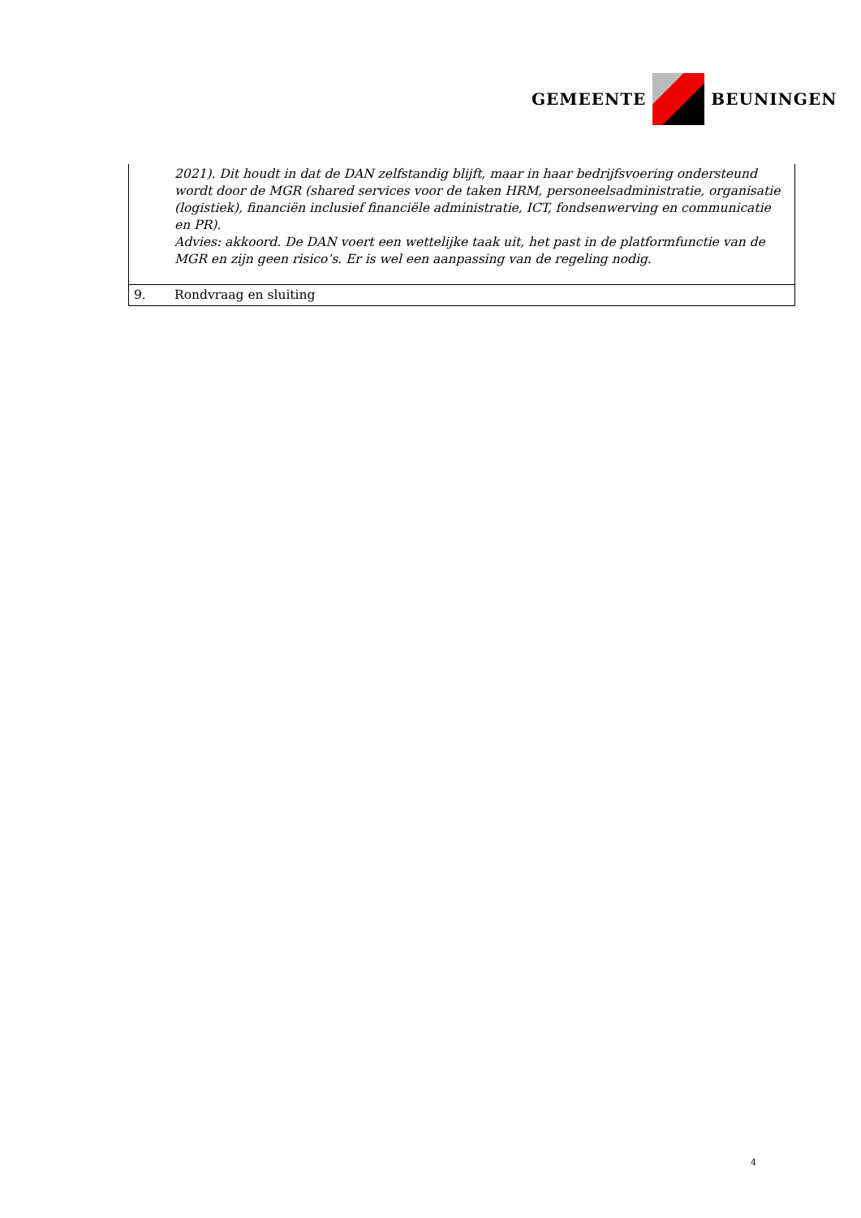GEMEENTE BEUNINGEN
| | 2021). Dit houdt in dat de DAN zelfstandig blijft, maar in haar bedrijfsvoering ondersteund wordt door de MGR (shared services voor de taken HRM, personeelsadministratie, organisatie (logistiek), financiën inclusief financiële administratie, ICT, fondsenwerving en communicatie en PR). Advies: akkoord. De DAN voert een wettelijke taak uit, het past in de platformfunctie van de MGR en zijn geen risico’s. Er is wel een aanpassing van de regeling nodig. |
| 9. | Rondvraag en sluiting |
4